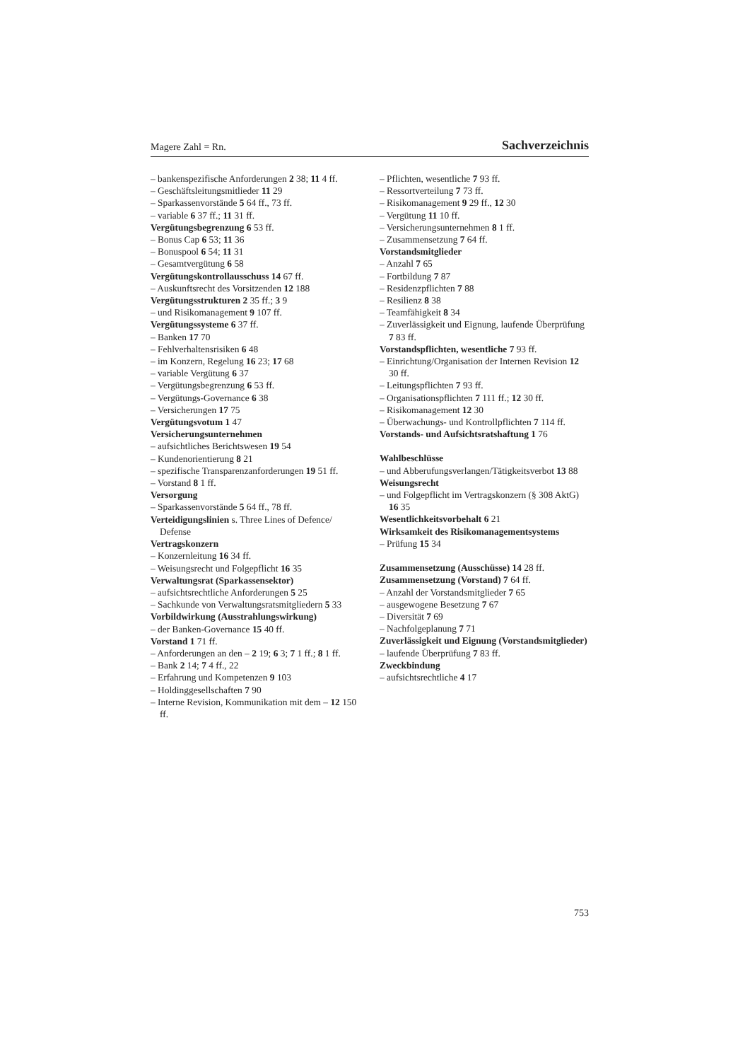Magere Zahl = Rn. Sachverzeichnis
– bankenspezifische Anforderungen 2 38; 11 4 ff.
– Geschäftsleitungsmitlieder 11 29
– Sparkassenvorstände 5 64 ff., 73 ff.
– variable 6 37 ff.; 11 31 ff.
Vergütungsbegrenzung 6 53 ff.
– Bonus Cap 6 53; 11 36
– Bonuspool 6 54; 11 31
– Gesamtvergütung 6 58
Vergütungskontrollausschuss 14 67 ff.
– Auskunftsrecht des Vorsitzenden 12 188
Vergütungsstrukturen 2 35 ff.; 3 9
– und Risikomanagement 9 107 ff.
Vergütungssysteme 6 37 ff.
– Banken 17 70
– Fehlverhaltensrisiken 6 48
– im Konzern, Regelung 16 23; 17 68
– variable Vergütung 6 37
– Vergütungsbegrenzung 6 53 ff.
– Vergütungs-Governance 6 38
– Versicherungen 17 75
Vergütungsvotum 1 47
Versicherungsunternehmen
– aufsichtliches Berichtswesen 19 54
– Kundenorientierung 8 21
– spezifische Transparenzanforderungen 19 51 ff.
– Vorstand 8 1 ff.
Versorgung
– Sparkassenvorstände 5 64 ff., 78 ff.
Verteidigungslinien s. Three Lines of Defence/ Defense
Vertragskonzern
– Konzernleitung 16 34 ff.
– Weisungsrecht und Folgepflicht 16 35
Verwaltungsrat (Sparkassensektor)
– aufsichtsrechtliche Anforderungen 5 25
– Sachkunde von Verwaltungsratsmitgliedern 5 33
Vorbildwirkung (Ausstrahlungswirkung)
– der Banken-Governance 15 40 ff.
Vorstand 1 71 ff.
– Anforderungen an den – 2 19; 6 3; 7 1 ff.; 8 1 ff.
– Bank 2 14; 7 4 ff., 22
– Erfahrung und Kompetenzen 9 103
– Holdinggesellschaften 7 90
– Interne Revision, Kommunikation mit dem – 12 150 ff.
– Pflichten, wesentliche 7 93 ff.
– Ressortverteilung 7 73 ff.
– Risikomanagement 9 29 ff., 12 30
– Vergütung 11 10 ff.
– Versicherungsunternehmen 8 1 ff.
– Zusammensetzung 7 64 ff.
Vorstandsmitglieder
– Anzahl 7 65
– Fortbildung 7 87
– Residenzpflichten 7 88
– Resilienz 8 38
– Teamfähigkeit 8 34
– Zuverlässigkeit und Eignung, laufende Überprüfung 7 83 ff.
Vorstandspflichten, wesentliche 7 93 ff.
– Einrichtung/Organisation der Internen Revision 12 30 ff.
– Leitungspflichten 7 93 ff.
– Organisationspflichten 7 111 ff.; 12 30 ff.
– Risikomanagement 12 30
– Überwachungs- und Kontrollpflichten 7 114 ff.
Vorstands- und Aufsichtsratshaftung 1 76
Wahlbeschlüsse
– und Abberufungsverlangen/Tätigkeitsverbot 13 88
Weisungsrecht
– und Folgepflicht im Vertragskonzern (§ 308 AktG) 16 35
Wesentlichkeitsvorbehalt 6 21
Wirksamkeit des Risikomanagementsystems
– Prüfung 15 34
Zusammensetzung (Ausschüsse) 14 28 ff.
Zusammensetzung (Vorstand) 7 64 ff.
– Anzahl der Vorstandsmitglieder 7 65
– ausgewogene Besetzung 7 67
– Diversität 7 69
– Nachfolgeplanung 7 71
Zuverlässigkeit und Eignung (Vorstandsmitglieder)
– laufende Überprüfung 7 83 ff.
Zweckbindung
– aufsichtsrechtliche 4 17
753